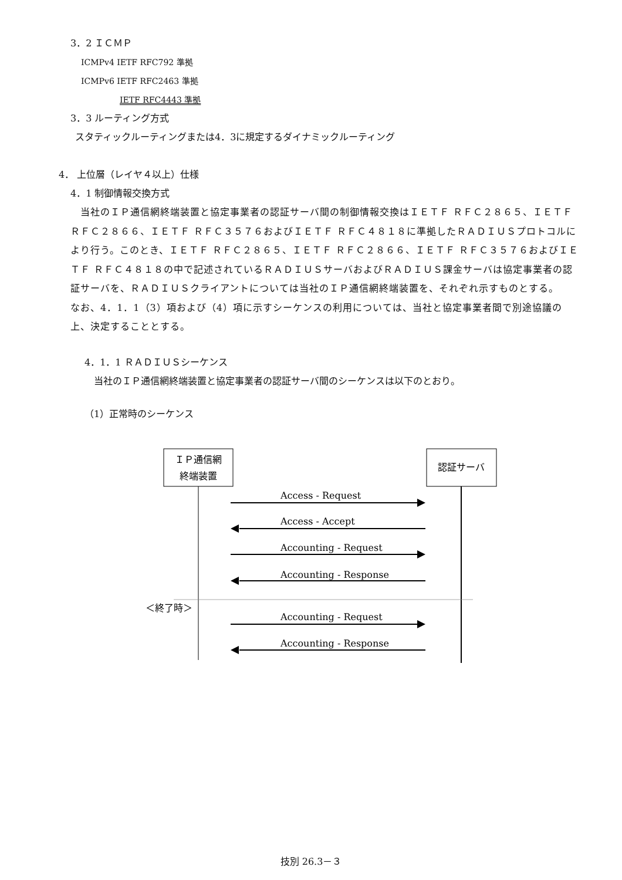3．2 ＩＣＭＰ
ICMPv4 IETF RFC792 準拠
ICMPv6 IETF RFC2463 準拠
IETF RFC4443 準拠
3．3 ルーティング方式
スタティックルーティングまたは4．3に規定するダイナミックルーティング
4． 上位層（レイヤ４以上）仕様
4．1 制御情報交換方式
　当社のＩＰ通信網終端装置と協定事業者の認証サーバ間の制御情報交換はＩＥＴＦ ＲＦＣ２８６５、ＩＥＴＦ ＲＦＣ２８６６、ＩＥＴＦ ＲＦＣ３５７６およびＩＥＴＦ ＲＦＣ４８１８に準拠したＲＡＤＩＵＳプロトコルにより行う。このとき、ＩＥＴＦ ＲＦＣ２８６５、ＩＥＴＦ ＲＦＣ２８６６、ＩＥＴＦ ＲＦＣ３５７６およびＩＥＴＦ ＲＦＣ４８１８の中で記述されているＲＡＤＩＵＳサーバおよびＲＡＤＩＵＳ課金サーバは協定事業者の認証サーバを、ＲＡＤＩＵＳクライアントについては当社のＩＰ通信網終端装置を、それぞれ示すものとする。
なお、4．1．1（3）項および（4）項に示すシーケンスの利用については、当社と協定事業者間で別途協議の上、決定することとする。
4．1．1 ＲＡＤＩＵＳシーケンス
当社のＩＰ通信網終端装置と協定事業者の認証サーバ間のシーケンスは以下のとおり。
（1）正常時のシーケンス
ＩＰ通信網
終端装置
認証サーバ
Access - Request
Access - Accept
Accounting - Request
Accounting - Response
＜終了時＞
Accounting - Request
Accounting - Response
技別 26.3－３